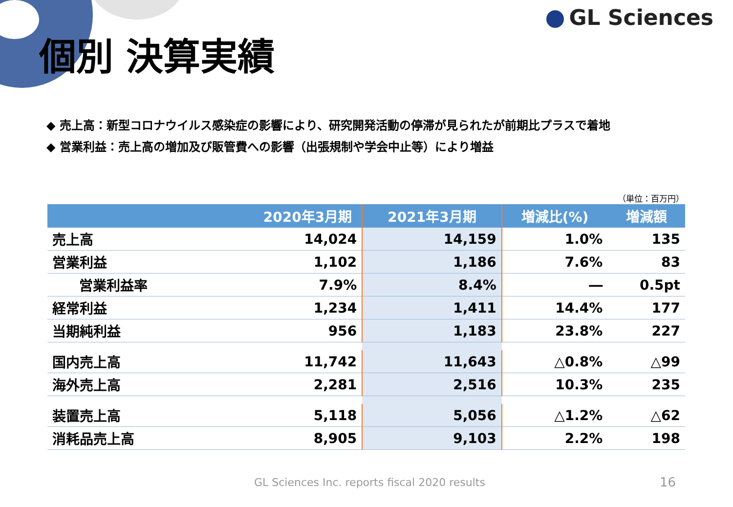GL Sciences
個別 決算実績
◆ 売上高：新型コロナウイルス感染症の影響により、研究開発活動の停滞が見られたが前期比プラスで着地
◆ 営業利益：売上高の増加及び販管費への影響（出張規制や学会中止等）により増益
（単位：百万円）
| | 2020年3月期 | 2021年3月期 | 増減比(%) | 増減額 |
| --- | --- | --- | --- | --- |
| 売上高 | 14,024 | 14,159 | 1.0% | 135 |
| 営業利益 | 1,102 | 1,186 | 7.6% | 83 |
| 営業利益率 | 7.9% | 8.4% | ― | 0.5pt |
| 経常利益 | 1,234 | 1,411 | 14.4% | 177 |
| 当期純利益 | 956 | 1,183 | 23.8% | 227 |
| 国内売上高 | 11,742 | 11,643 | △0.8% | △99 |
| 海外売上高 | 2,281 | 2,516 | 10.3% | 235 |
| 装置売上高 | 5,118 | 5,056 | △1.2% | △62 |
| 消耗品売上高 | 8,905 | 9,103 | 2.2% | 198 |
GL Sciences Inc. reports fiscal 2020 results
16